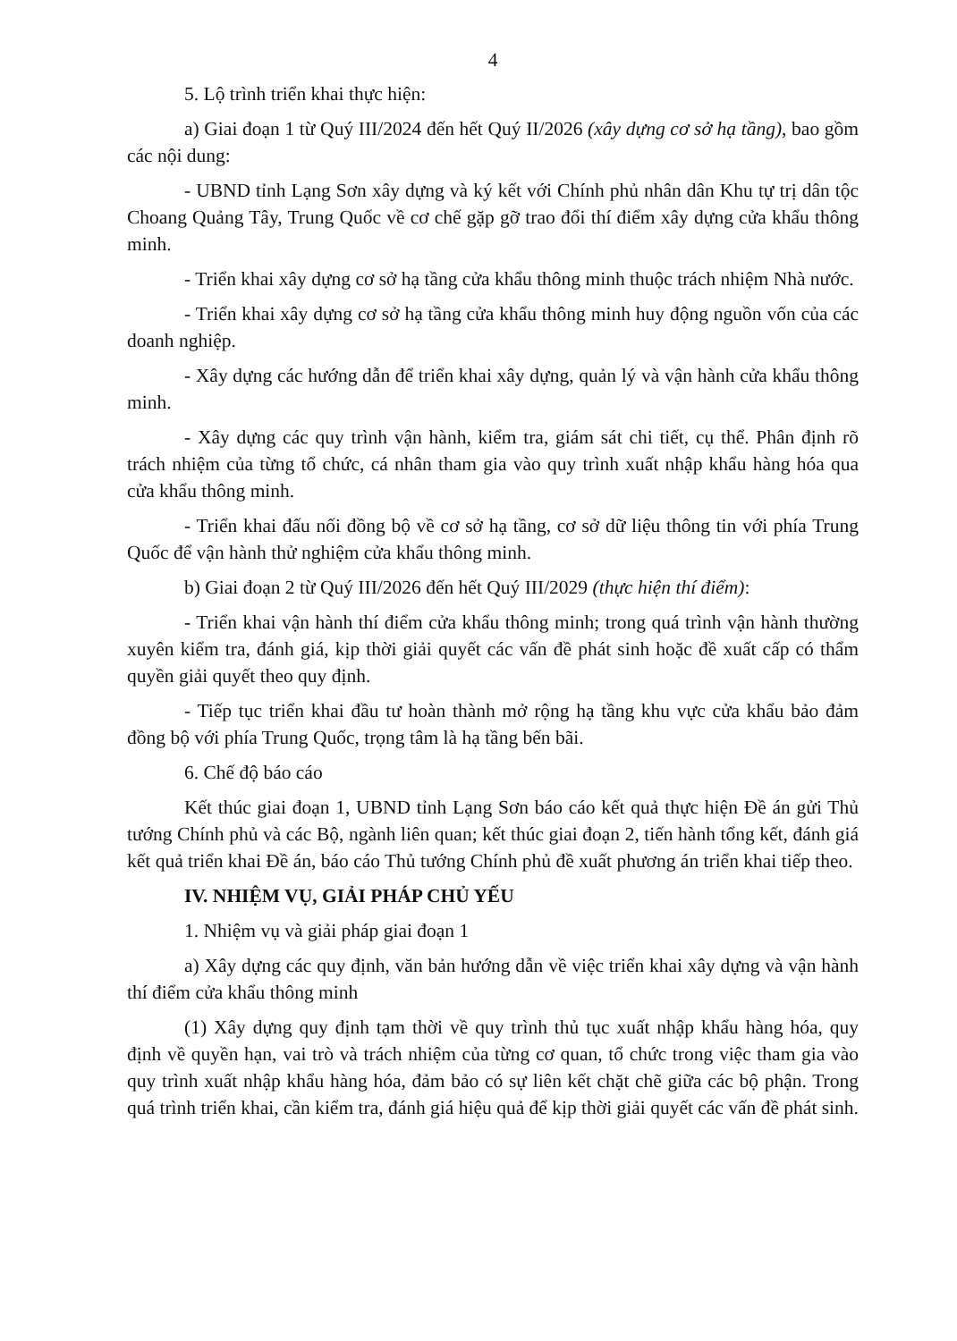4
5. Lộ trình triển khai thực hiện:
a) Giai đoạn 1 từ Quý III/2024 đến hết Quý II/2026 (xây dựng cơ sở hạ tầng), bao gồm các nội dung:
- UBND tỉnh Lạng Sơn xây dựng và ký kết với Chính phủ nhân dân Khu tự trị dân tộc Choang Quảng Tây, Trung Quốc về cơ chế gặp gỡ trao đổi thí điểm xây dựng cửa khẩu thông minh.
- Triển khai xây dựng cơ sở hạ tầng cửa khẩu thông minh thuộc trách nhiệm Nhà nước.
- Triển khai xây dựng cơ sở hạ tầng cửa khẩu thông minh huy động nguồn vốn của các doanh nghiệp.
- Xây dựng các hướng dẫn để triển khai xây dựng, quản lý và vận hành cửa khẩu thông minh.
- Xây dựng các quy trình vận hành, kiểm tra, giám sát chi tiết, cụ thể. Phân định rõ trách nhiệm của từng tổ chức, cá nhân tham gia vào quy trình xuất nhập khẩu hàng hóa qua cửa khẩu thông minh.
- Triển khai đấu nối đồng bộ về cơ sở hạ tầng, cơ sở dữ liệu thông tin với phía Trung Quốc để vận hành thử nghiệm cửa khẩu thông minh.
b) Giai đoạn 2 từ Quý III/2026 đến hết Quý III/2029 (thực hiện thí điểm):
- Triển khai vận hành thí điểm cửa khẩu thông minh; trong quá trình vận hành thường xuyên kiểm tra, đánh giá, kịp thời giải quyết các vấn đề phát sinh hoặc đề xuất cấp có thẩm quyền giải quyết theo quy định.
- Tiếp tục triển khai đầu tư hoàn thành mở rộng hạ tầng khu vực cửa khẩu bảo đảm đồng bộ với phía Trung Quốc, trọng tâm là hạ tầng bến bãi.
6. Chế độ báo cáo
Kết thúc giai đoạn 1, UBND tỉnh Lạng Sơn báo cáo kết quả thực hiện Đề án gửi Thủ tướng Chính phủ và các Bộ, ngành liên quan; kết thúc giai đoạn 2, tiến hành tổng kết, đánh giá kết quả triển khai Đề án, báo cáo Thủ tướng Chính phủ đề xuất phương án triển khai tiếp theo.
IV. NHIỆM VỤ, GIẢI PHÁP CHỦ YẾU
1. Nhiệm vụ và giải pháp giai đoạn 1
a) Xây dựng các quy định, văn bản hướng dẫn về việc triển khai xây dựng và vận hành thí điểm cửa khẩu thông minh
(1) Xây dựng quy định tạm thời về quy trình thủ tục xuất nhập khẩu hàng hóa, quy định về quyền hạn, vai trò và trách nhiệm của từng cơ quan, tổ chức trong việc tham gia vào quy trình xuất nhập khẩu hàng hóa, đảm bảo có sự liên kết chặt chẽ giữa các bộ phận. Trong quá trình triển khai, cần kiểm tra, đánh giá hiệu quả để kịp thời giải quyết các vấn đề phát sinh.